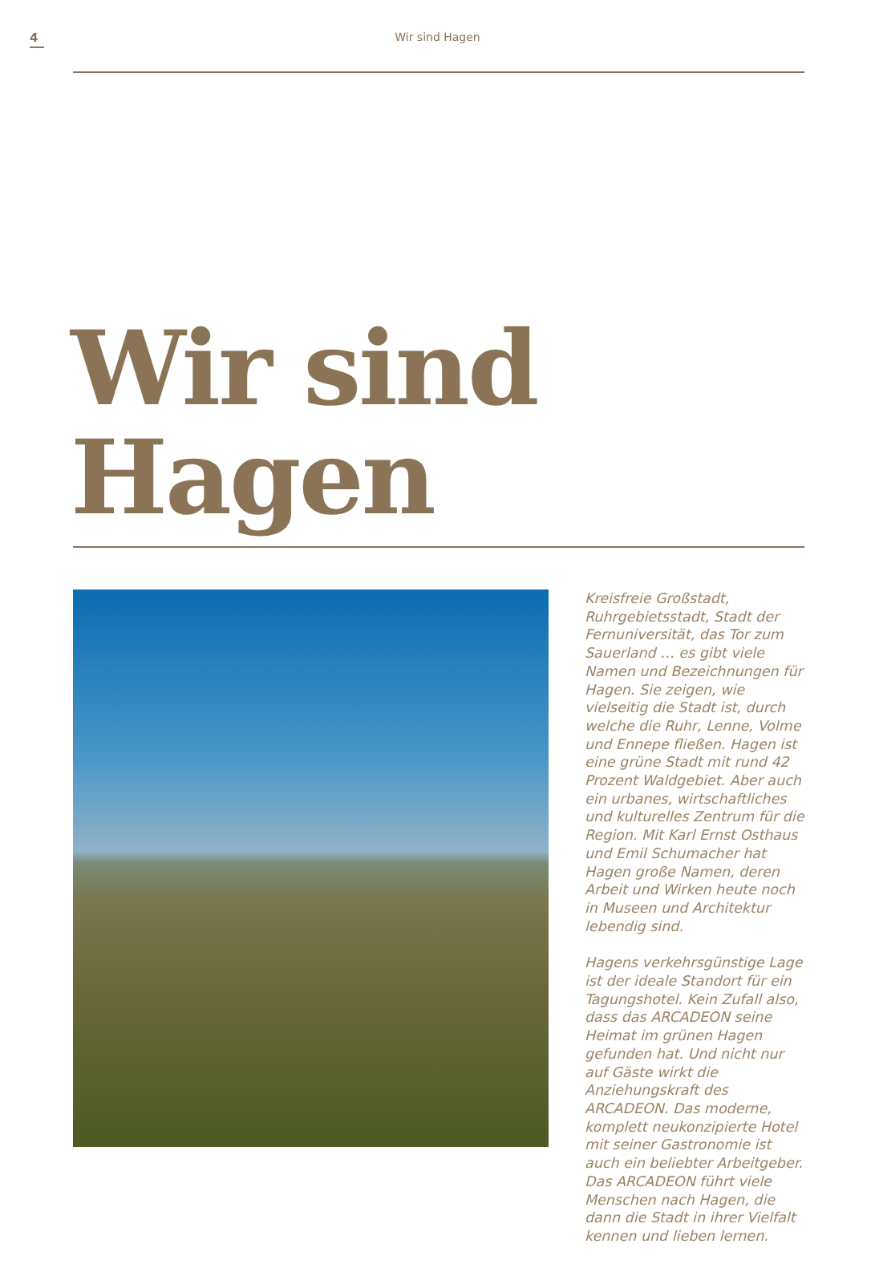4
Wir sind Hagen
Wir sind
Hagen
Kreisfreie Großstadt, Ruhrgebiets­stadt, Stadt der Fernuniversität, das Tor zum Sauerland … es gibt viele Namen und Bezeichnungen für Hagen. Sie zeigen, wie vielseitig die Stadt ist, durch welche die Ruhr, Lenne, Volme und Ennepe fließen. Hagen ist eine grüne Stadt mit rund 42 Prozent Waldgebiet. Aber auch ein urbanes, wirtschaft­liches und kulturelles Zentrum für die Region. Mit Karl Ernst Osthaus und Emil Schumacher hat Hagen große Namen, deren Arbeit und Wirken heute noch in Museen und Architektur lebendig sind.
Hagens verkehrsgünstige Lage ist der ideale Standort für ein Tagungshotel. Kein Zufall also, dass das ARCADEON seine Heimat im grünen Hagen gefunden hat. Und nicht nur auf Gäste wirkt die Anziehungskraft des ARCADEON. Das moderne, komplett neukonzi­pierte Hotel mit seiner Gastronomie ist auch ein beliebter Arbeitgeber. Das ARCADEON führt viele Menschen nach Hagen, die dann die Stadt in ihrer Vielfalt kennen und lieben lernen.